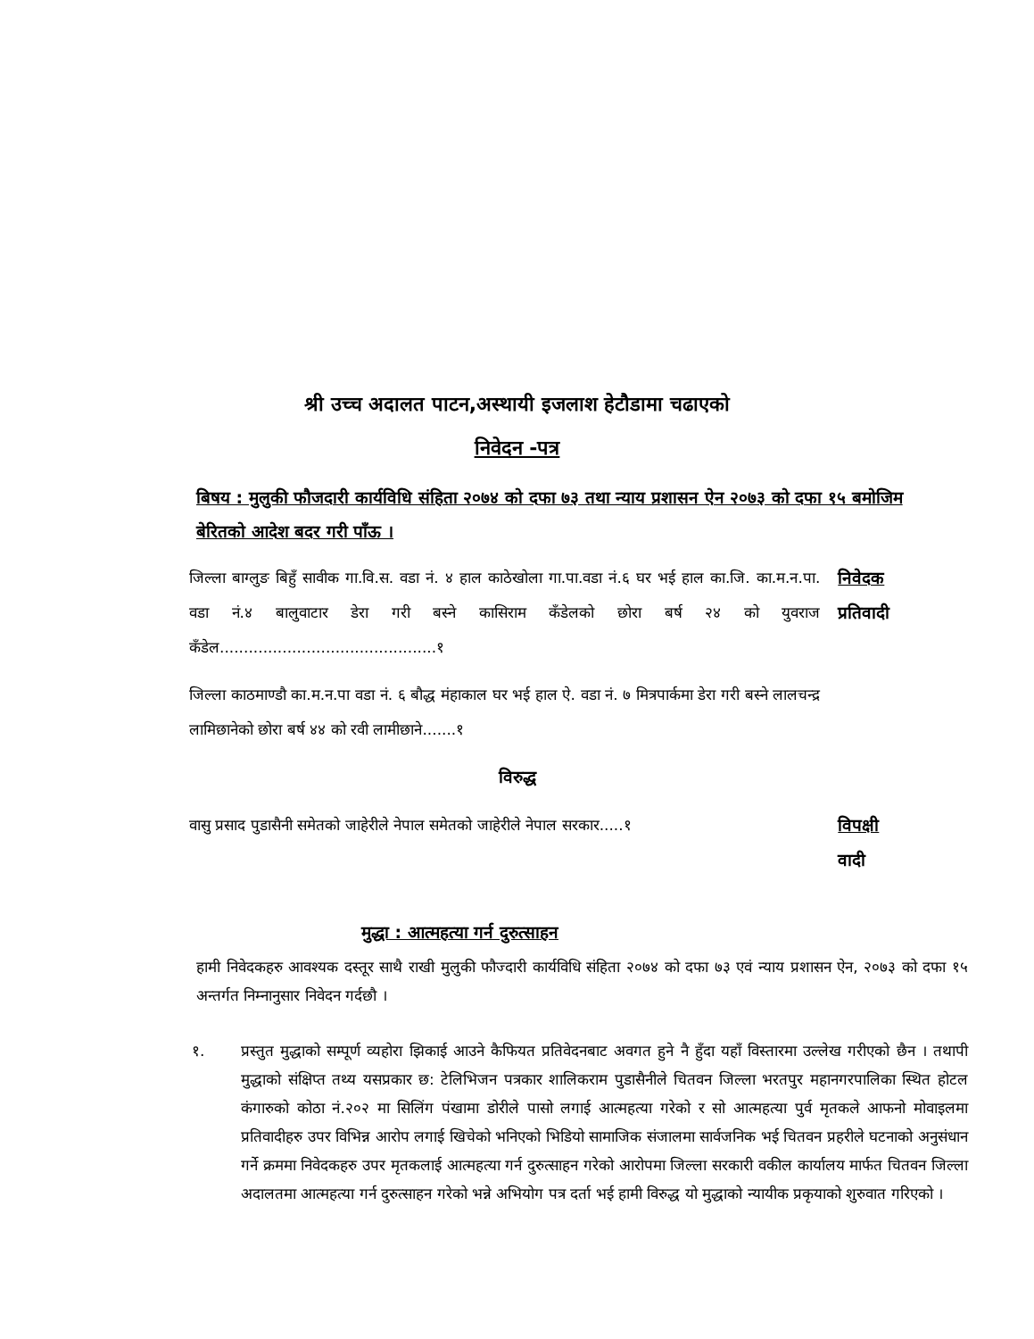श्री उच्च अदालत पाटन,अस्थायी इजलाश हेटौडामा चढाएको
निवेदन -पत्र
बिषय : मुलुकी फौजदारी कार्यविधि संहिता २०७४ को दफा ७३ तथा न्याय प्रशासन ऐन २०७३ को दफा १५ बमोजिम बेरितको आदेश बदर गरी पाँऊ ।
जिल्ला बाग्लुङ बिहुँ सावीक गा.वि.स. वडा नं. ४ हाल काठेखोला गा.पा.वडा नं.६ घर भई हाल का.जि. का.म.न.पा. वडा नं.४ बालुवाटार डेरा गरी बस्ने कासिराम कँडेलको छोरा बर्ष २४ को युवराज कँडेल.............................................१
निवेदक
प्रतिवादी
जिल्ला काठमाण्डौ का.म.न.पा वडा नं. ६ बौद्ध मंहाकाल घर भई हाल ऐ. वडा नं. ७ मित्रपार्कमा डेरा गरी बस्ने लालचन्द्र लामिछानेको छोरा बर्ष ४४ को रवी लामीछाने.......१
विरुद्ध
वासु प्रसाद पुडासैनी समेतको जाहेरीले नेपाल समेतको जाहेरीले नेपाल सरकार.....१
विपक्षी
वादी
मुद्धा : आत्महत्या गर्न दुरुत्साहन
हामी निवेदकहरु आवश्यक दस्तूर साथै राखी मुलुकी फौज्दारी कार्यविधि संहिता २०७४ को दफा ७३ एवं न्याय प्रशासन ऐन, २०७३ को दफा १५ अन्तर्गत निम्नानुसार निवेदन गर्दछौ ।
१. प्रस्तुत मुद्धाको सम्पूर्ण व्यहोरा झिकाई आउने कैफियत प्रतिवेदनबाट अवगत हुने नै हुँदा यहाँ विस्तारमा उल्लेख गरीएको छैन । तथापी मुद्धाको संक्षिप्त तथ्य यसप्रकार छ: टेलिभिजन पत्रकार शालिकराम पुडासैनीले चितवन जिल्ला भरतपुर महानगरपालिका स्थित होटल कंगारुको कोठा नं.२०२ मा सिलिंग पंखामा डोरीले पासो लगाई आत्महत्या गरेको र सो आत्महत्या पुर्व मृतकले आफनो मोवाइलमा प्रतिवादीहरु उपर विभिन्न आरोप लगाई खिचेको भनिएको भिडियो सामाजिक संजालमा सार्वजनिक भई चितवन प्रहरीले घटनाको अनुसंधान गर्ने क्रममा निवेदकहरु उपर मृतकलाई आत्महत्या गर्न दुरुत्साहन गरेको आरोपमा जिल्ला सरकारी वकील कार्यालय मार्फत चितवन जिल्ला अदालतमा आत्महत्या गर्न दुरुत्साहन गरेको भन्ने अभियोग पत्र दर्ता भई हामी विरुद्ध यो मुद्धाको न्यायीक प्रकृयाको शुरुवात गरिएको ।